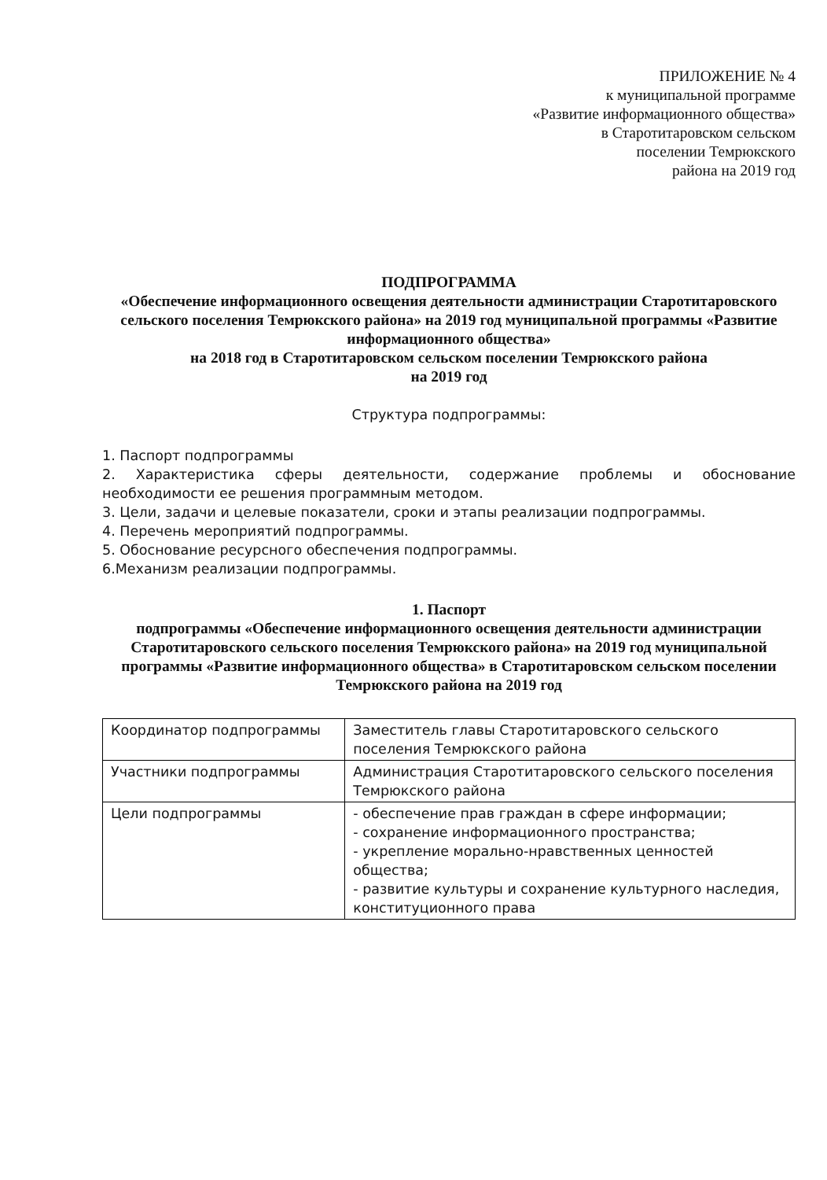ПРИЛОЖЕНИЕ № 4
к муниципальной программе
«Развитие информационного общества»
в Старотитаровском сельском
поселении Темрюкского
района на 2019 год
ПОДПРОГРАММА
«Обеспечение информационного освещения деятельности администрации Старотитаровского сельского поселения Темрюкского района» на 2019 год муниципальной программы «Развитие информационного общества»
на 2018 год в Старотитаровском сельском поселении Темрюкского района
на 2019 год
Структура подпрограммы:
1. Паспорт подпрограммы
2. Характеристика сферы деятельности, содержание проблемы и обоснование необходимости ее решения программным методом.
3. Цели, задачи и целевые показатели, сроки и этапы реализации подпрограммы.
4. Перечень мероприятий подпрограммы.
5. Обоснование ресурсного обеспечения подпрограммы.
6.Механизм реализации подпрограммы.
1. Паспорт
подпрограммы «Обеспечение информационного освещения деятельности администрации Старотитаровского сельского поселения Темрюкского района» на 2019 год муниципальной программы «Развитие информационного общества» в Старотитаровском сельском поселении Темрюкского района на 2019 год
| Координатор подпрограммы | Заместитель главы Старотитаровского сельского поселения Темрюкского района |
| Участники подпрограммы | Администрация Старотитаровского сельского поселения Темрюкского района |
| Цели подпрограммы | - обеспечение прав граждан в сфере информации; - сохранение информационного пространства; - укрепление морально-нравственных ценностей общества; - развитие культуры и сохранение культурного наследия, конституционного права |